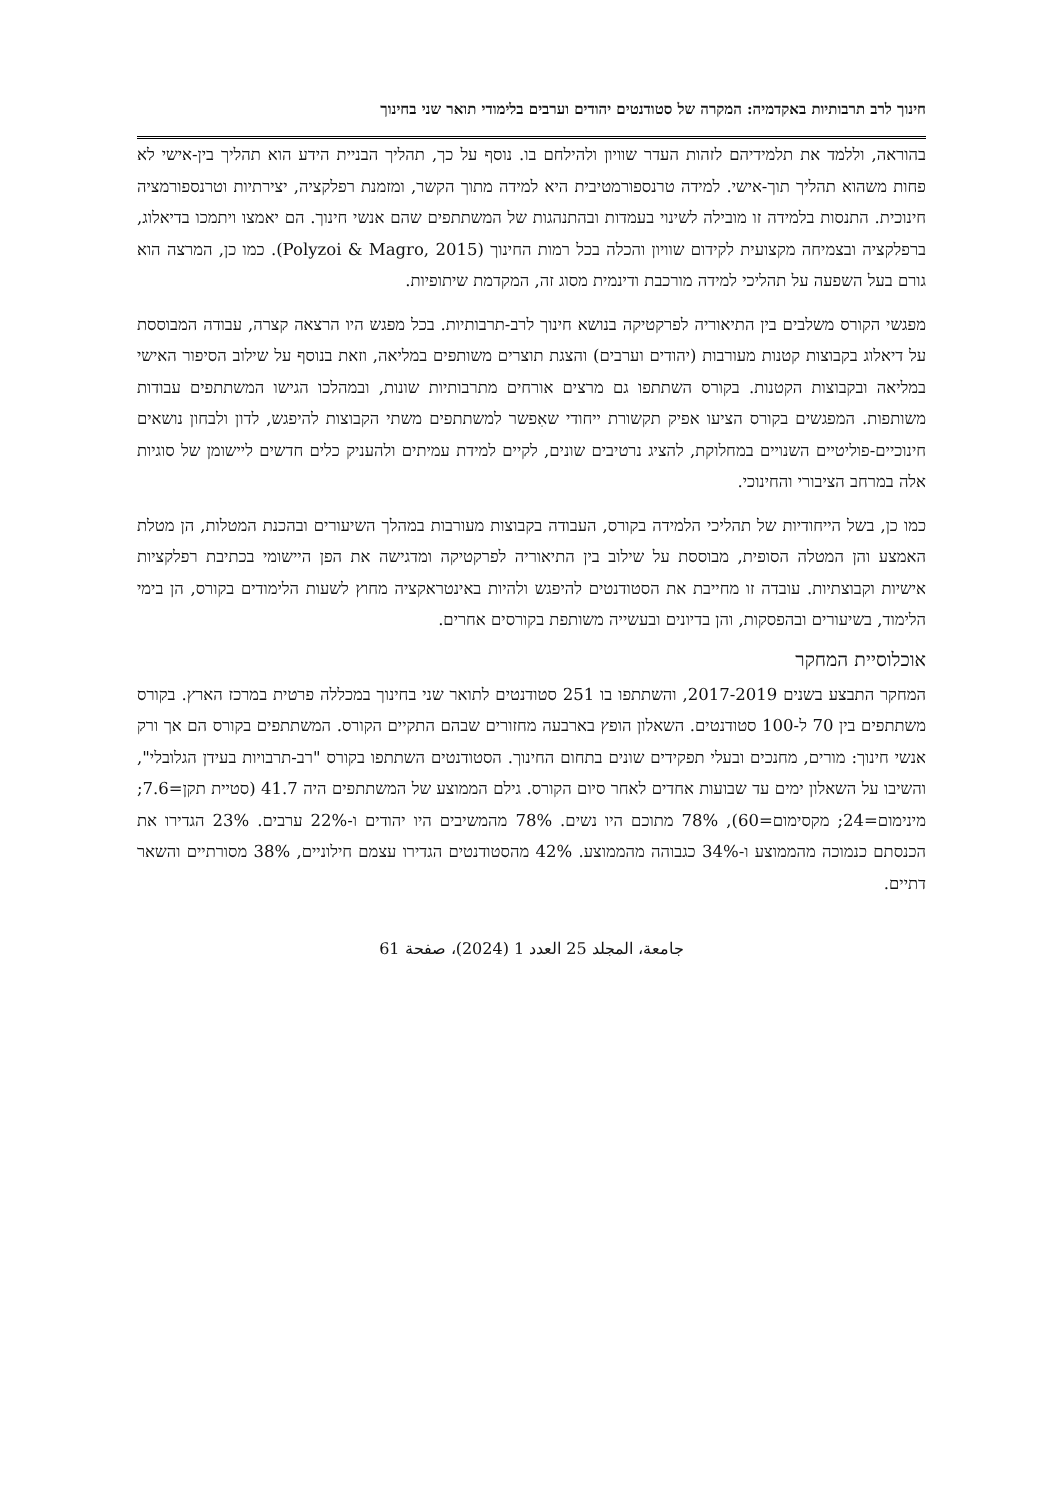חינוך לרב תרבותיות באקדמיה: המקרה של סטודנטים יהודים וערבים בלימודי תואר שני בחינוך
בהוראה, וללמד את תלמידיהם לזהות העדר שוויון ולהילחם בו. נוסף על כך, תהליך הבניית הידע הוא תהליך בין-אישי לא פחות משהוא תהליך תוך-אישי. למידה טרנספורמטיבית היא למידה מתוך הקשר, ומזמנת רפלקציה, יצירתיות וטרנספורמציה חינוכית. התנסות בלמידה זו מובילה לשינוי בעמדות ובהתנהגות של המשתתפים שהם אנשי חינוך. הם יאמצו ויתמכו בדיאלוג, ברפלקציה ובצמיחה מקצועית לקידום שוויון והכלה בכל רמות החינוך (Polyzoi & Magro, 2015). כמו כן, המרצה הוא גורם בעל השפעה על תהליכי למידה מורכבת ודינמית מסוג זה, המקדמת שיתופיות.
מפגשי הקורס משלבים בין התיאוריה לפרקטיקה בנושא חינוך לרב-תרבותיות. בכל מפגש היו הרצאה קצרה, עבודה המבוססת על דיאלוג בקבוצות קטנות מעורבות (יהודים וערבים) והצגת תוצרים משותפים במליאה, וזאת בנוסף על שילוב הסיפור האישי במליאה ובקבוצות הקטנות. בקורס השתתפו גם מרצים אורחים מתרבותיות שונות, ובמהלכו הגישו המשתתפים עבודות משותפות. המפגשים בקורס הציעו אפיק תקשורת ייחודי שאִפשר למשתתפים משתי הקבוצות להיפגש, לדון ולבחון נושאים חינוכיים-פוליטיים השנויים במחלוקת, להציג נרטיבים שונים, לקיים למידת עמיתים ולהעניק כלים חדשים ליישומן של סוגיות אלה במרחב הציבורי והחינוכי.
כמו כן, בשל הייחודיות של תהליכי הלמידה בקורס, העבודה בקבוצות מעורבות במהלך השיעורים ובהכנת המטלות, הן מטלת האמצע והן המטלה הסופית, מבוססת על שילוב בין התיאוריה לפרקטיקה ומדגישה את הפן היישומי בכתיבת רפלקציות אישיות וקבוצתיות. עובדה זו מחייבת את הסטודנטים להיפגש ולהיות באינטראקציה מחוץ לשעות הלימודים בקורס, הן בימי הלימוד, בשיעורים ובהפסקות, והן בדיונים ובעשייה משותפת בקורסים אחרים.
אוכלוסיית המחקר
המחקר התבצע בשנים 2017-2019, והשתתפו בו 251 סטודנטים לתואר שני בחינוך במכללה פרטית במרכז הארץ. בקורס משתתפים בין 70 ל-100 סטודנטים. השאלון הופץ בארבעה מחזורים שבהם התקיים הקורס. המשתתפים בקורס הם אך ורק אנשי חינוך: מורים, מחנכים ובעלי תפקידים שונים בתחום החינוך. הסטודנטים השתתפו בקורס "רב-תרבויות בעידן הגלובלי", והשיבו על השאלון ימים עד שבועות אחדים לאחר סיום הקורס. גילם הממוצע של המשתתפים היה 41.7 (סטיית תקן=7.6; מינימום=24; מקסימום=60), 78% מתוכם היו נשים. 78% מהמשיבים היו יהודים ו-22% ערבים. 23% הגדירו את הכנסתם כנמוכה מהממוצע ו-34% כגבוהה מהממוצע. 42% מהסטודנטים הגדירו עצמם חילוניים, 38% מסורתיים והשאר דתיים.
جامعة، المجلد 25 العدد 1 (2024)، صفحة 61